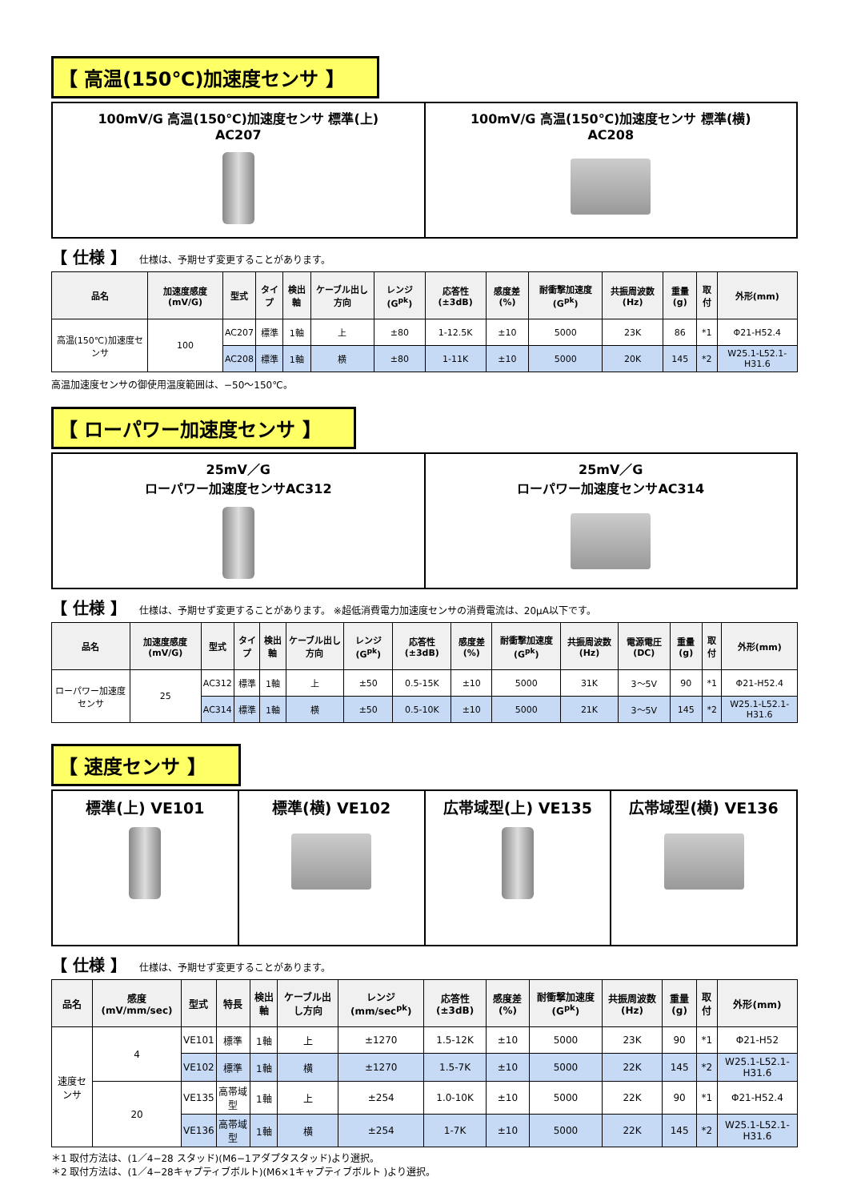【 高温(150℃)加速度センサ 】
100mV/G 高温(150℃)加速度センサ 標準(上)
AC207
100mV/G 高温(150℃)加速度センサ 標準(横)
AC208
【 仕様 】 仕様は、予期せず変更することがあります。
| 品名 | 加速度感度(mV/G) | 型式 | タイプ | 検出軸 | ケーブル出し方向 | レンジ(G<sup>pk</sup>) | 応答性(±3dB) | 感度差(%) | 耐衝撃加速度(G<sup>pk</sup>) | 共振周波数(Hz) | 重量(g) | 取付 | 外形(mm) |
| --- | --- | --- | --- | --- | --- | --- | --- | --- | --- | --- | --- | --- | --- |
| 高温(150℃)加速度センサ | 100 | AC207 | 標準 | 1軸 | 上 | ±80 | 1-12.5K | ±10 | 5000 | 23K | 86 | *1 | Φ21-H52.4 |
| | | AC208 | 標準 | 1軸 | 横 | ±80 | 1-11K | ±10 | 5000 | 20K | 145 | *2 | W25.1-L52.1-H31.6 |
高温加速度センサの御使用温度範囲は、−50〜150℃。
【 ローパワー加速度センサ 】
25mV／G
ローパワー加速度センサAC312
25mV／G
ローパワー加速度センサAC314
【 仕様 】 仕様は、予期せず変更することがあります。 ※超低消費電力加速度センサの消費電流は、20μA以下です。
| 品名 | 加速度感度(mV/G) | 型式 | タイプ | 検出軸 | ケーブル出し方向 | レンジ(G<sup>pk</sup>) | 応答性(±3dB) | 感度差(%) | 耐衝撃加速度(G<sup>pk</sup>) | 共振周波数(Hz) | 電源電圧(DC) | 重量(g) | 取付 | 外形(mm) |
| --- | --- | --- | --- | --- | --- | --- | --- | --- | --- | --- | --- | --- | --- | --- |
| ローパワー加速度センサ | 25 | AC312 | 標準 | 1軸 | 上 | ±50 | 0.5-15K | ±10 | 5000 | 31K | 3〜5V | 90 | *1 | Φ21-H52.4 |
| | | AC314 | 標準 | 1軸 | 横 | ±50 | 0.5-10K | ±10 | 5000 | 21K | 3〜5V | 145 | *2 | W25.1-L52.1-H31.6 |
【 速度センサ 】
標準(上) VE101 標準(横) VE102 広帯域型(上) VE135 広帯域型(横) VE136
【 仕様 】 仕様は、予期せず変更することがあります。
| 品名 | 感度(mV/mm/sec) | 型式 | 特長 | 検出軸 | ケーブル出し方向 | レンジ(mm/sec<sup>pk</sup>) | 応答性(±3dB) | 感度差(%) | 耐衝撃加速度(G<sup>pk</sup>) | 共振周波数(Hz) | 重量(g) | 取付 | 外形(mm) |
| --- | --- | --- | --- | --- | --- | --- | --- | --- | --- | --- | --- | --- | --- |
| 速度センサ | 4 | VE101 | 標準 | 1軸 | 上 | ±1270 | 1.5-12K | ±10 | 5000 | 23K | 90 | *1 | Φ21-H52 |
| | | VE102 | 標準 | 1軸 | 横 | ±1270 | 1.5-7K | ±10 | 5000 | 22K | 145 | *2 | W25.1-L52.1-H31.6 |
| | 20 | VE135 | 高帯域型 | 1軸 | 上 | ±254 | 1.0-10K | ±10 | 5000 | 22K | 90 | *1 | Φ21-H52.4 |
| | | VE136 | 高帯域型 | 1軸 | 横 | ±254 | 1-7K | ±10 | 5000 | 22K | 145 | *2 | W25.1-L52.1-H31.6 |
＊1 取付方法は、(1／4−28 スタッド)(M6−1アダプタスタッド)より選択。
＊2 取付方法は、(1／4−28キャプティブボルト)(M6×1キャプティブボルト )より選択。